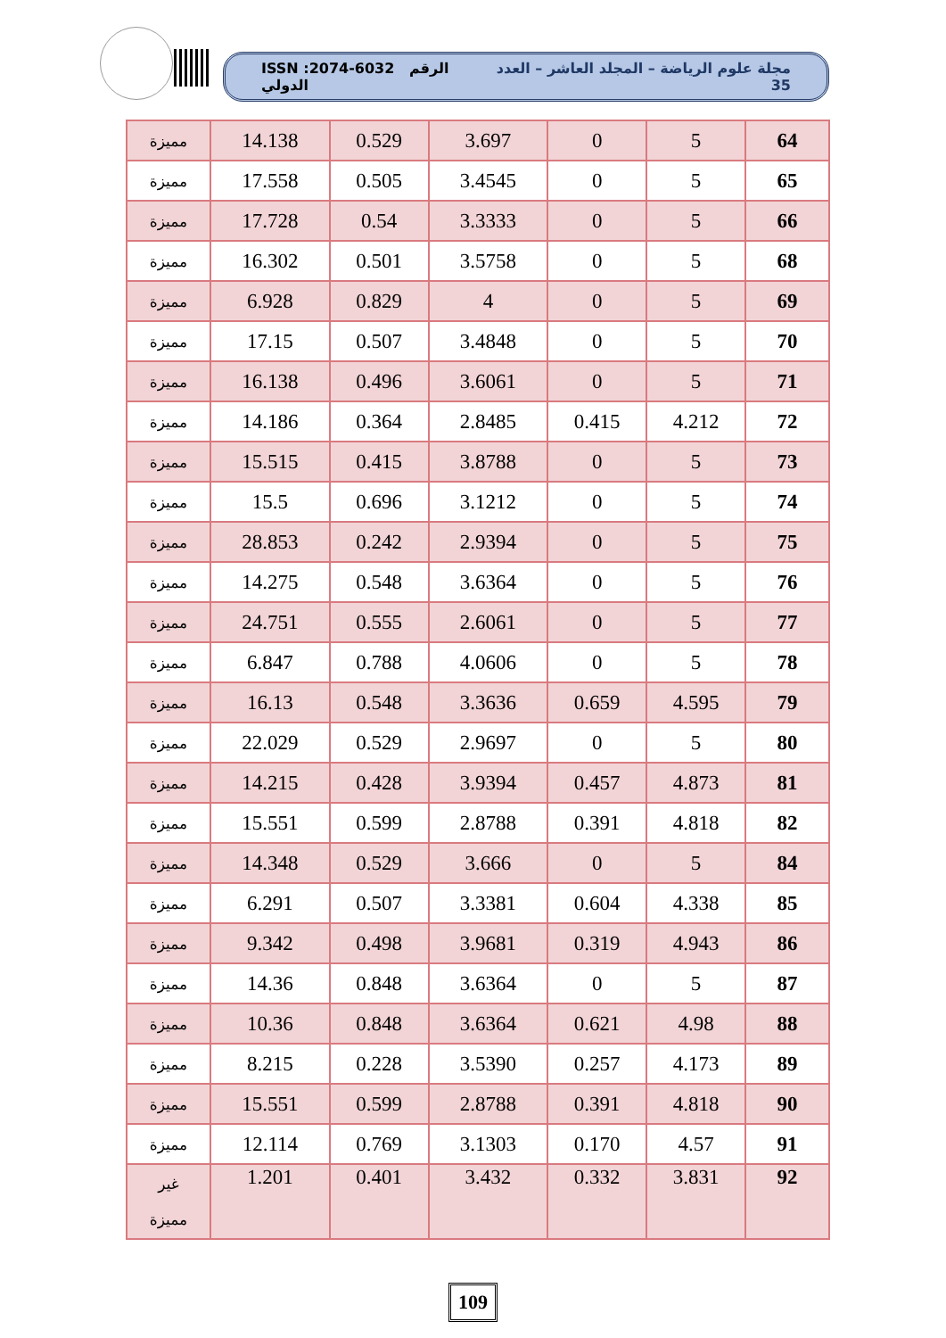ISSN :2074-6032 الرقم الدولي مجلة علوم الرياضة – المجلد العاشر – العدد 35
| 64 | 5 | 0 | 3.697 | 0.529 | 14.138 | مميزة |
| 65 | 5 | 0 | 3.4545 | 0.505 | 17.558 | مميزة |
| 66 | 5 | 0 | 3.3333 | 0.54 | 17.728 | مميزة |
| 68 | 5 | 0 | 3.5758 | 0.501 | 16.302 | مميزة |
| 69 | 5 | 0 | 4 | 0.829 | 6.928 | مميزة |
| 70 | 5 | 0 | 3.4848 | 0.507 | 17.15 | مميزة |
| 71 | 5 | 0 | 3.6061 | 0.496 | 16.138 | مميزة |
| 72 | 4.212 | 0.415 | 2.8485 | 0.364 | 14.186 | مميزة |
| 73 | 5 | 0 | 3.8788 | 0.415 | 15.515 | مميزة |
| 74 | 5 | 0 | 3.1212 | 0.696 | 15.5 | مميزة |
| 75 | 5 | 0 | 2.9394 | 0.242 | 28.853 | مميزة |
| 76 | 5 | 0 | 3.6364 | 0.548 | 14.275 | مميزة |
| 77 | 5 | 0 | 2.6061 | 0.555 | 24.751 | مميزة |
| 78 | 5 | 0 | 4.0606 | 0.788 | 6.847 | مميزة |
| 79 | 4.595 | 0.659 | 3.3636 | 0.548 | 16.13 | مميزة |
| 80 | 5 | 0 | 2.9697 | 0.529 | 22.029 | مميزة |
| 81 | 4.873 | 0.457 | 3.9394 | 0.428 | 14.215 | مميزة |
| 82 | 4.818 | 0.391 | 2.8788 | 0.599 | 15.551 | مميزة |
| 84 | 5 | 0 | 3.666 | 0.529 | 14.348 | مميزة |
| 85 | 4.338 | 0.604 | 3.3381 | 0.507 | 6.291 | مميزة |
| 86 | 4.943 | 0.319 | 3.9681 | 0.498 | 9.342 | مميزة |
| 87 | 5 | 0 | 3.6364 | 0.848 | 14.36 | مميزة |
| 88 | 4.98 | 0.621 | 3.6364 | 0.848 | 10.36 | مميزة |
| 89 | 4.173 | 0.257 | 3.5390 | 0.228 | 8.215 | مميزة |
| 90 | 4.818 | 0.391 | 2.8788 | 0.599 | 15.551 | مميزة |
| 91 | 4.57 | 0.170 | 3.1303 | 0.769 | 12.114 | مميزة |
| 92 | 3.831 | 0.332 | 3.432 | 0.401 | 1.201 | غير مميزة |
109